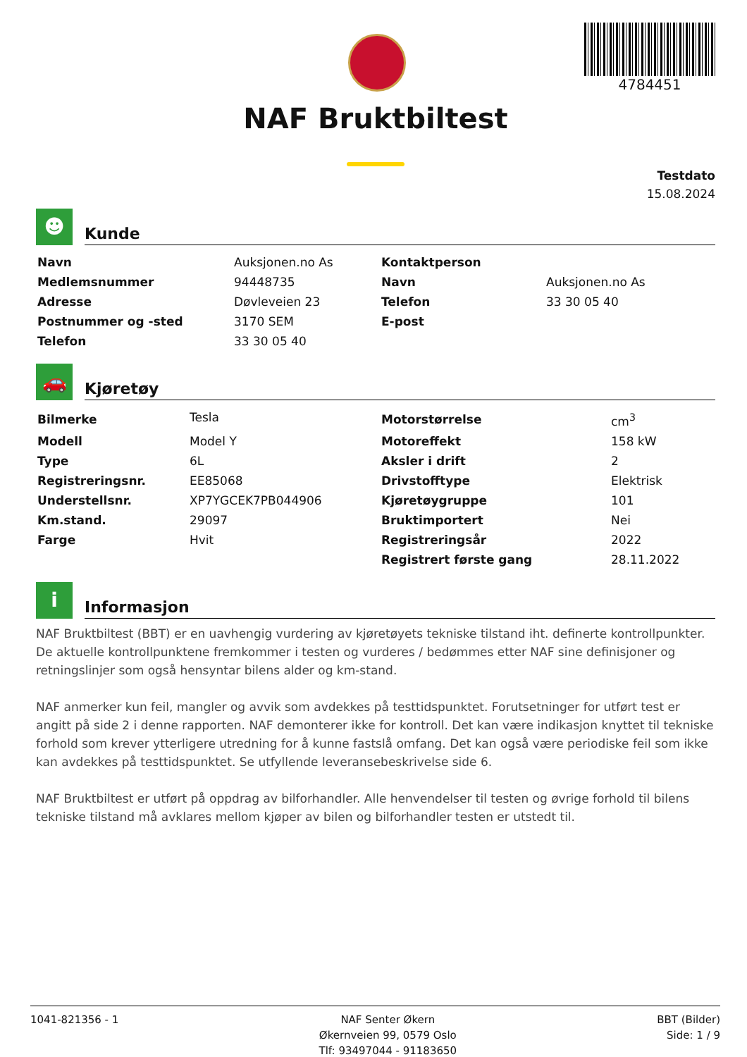4784451
NAF Bruktbiltest
Testdato
15.08.2024
☻
Kunde
| Navn | Auksjonen.no As | Kontaktperson | |
| Medlemsnummer | 94448735 | Navn | Auksjonen.no As |
| Adresse | Døvleveien 23 | Telefon | 33 30 05 40 |
| Postnummer og -sted | 3170 SEM | E-post | |
| Telefon | 33 30 05 40 | | |
🚗
Kjøretøy
| Bilmerke | Tesla | Motorstørrelse | cm<sup>3</sup> |
| Modell | Model Y | Motoreffekt | 158 kW |
| Type | 6L | Aksler i drift | 2 |
| Registreringsnr. | EE85068 | Drivstofftype | Elektrisk |
| Understellsnr. | XP7YGCEK7PB044906 | Kjøretøygruppe | 101 |
| Km.stand. | 29097 | Bruktimportert | Nei |
| Farge | Hvit | Registreringsår | 2022 |
| | | Registrert første gang | 28.11.2022 |
i
Informasjon
NAF Bruktbiltest (BBT) er en uavhengig vurdering av kjøretøyets tekniske tilstand iht. definerte kontrollpunkter. De aktuelle kontrollpunktene fremkommer i testen og vurderes / bedømmes etter NAF sine definisjoner og retningslinjer som også hensyntar bilens alder og km-stand.
NAF anmerker kun feil, mangler og avvik som avdekkes på testtidspunktet. Forutsetninger for utført test er angitt på side 2 i denne rapporten. NAF demonterer ikke for kontroll. Det kan være indikasjon knyttet til tekniske forhold som krever ytterligere utredning for å kunne fastslå omfang. Det kan også være periodiske feil som ikke kan avdekkes på testtidspunktet. Se utfyllende leveransebeskrivelse side 6.
NAF Bruktbiltest er utført på oppdrag av bilforhandler. Alle henvendelser til testen og øvrige forhold til bilens tekniske tilstand må avklares mellom kjøper av bilen og bilforhandler testen er utstedt til.
1041-821356 - 1 NAF Senter Økern
Økernveien 99, 0579 Oslo
Tlf: 93497044 - 91183650
BBT (Bilder)
Side: 1 / 9